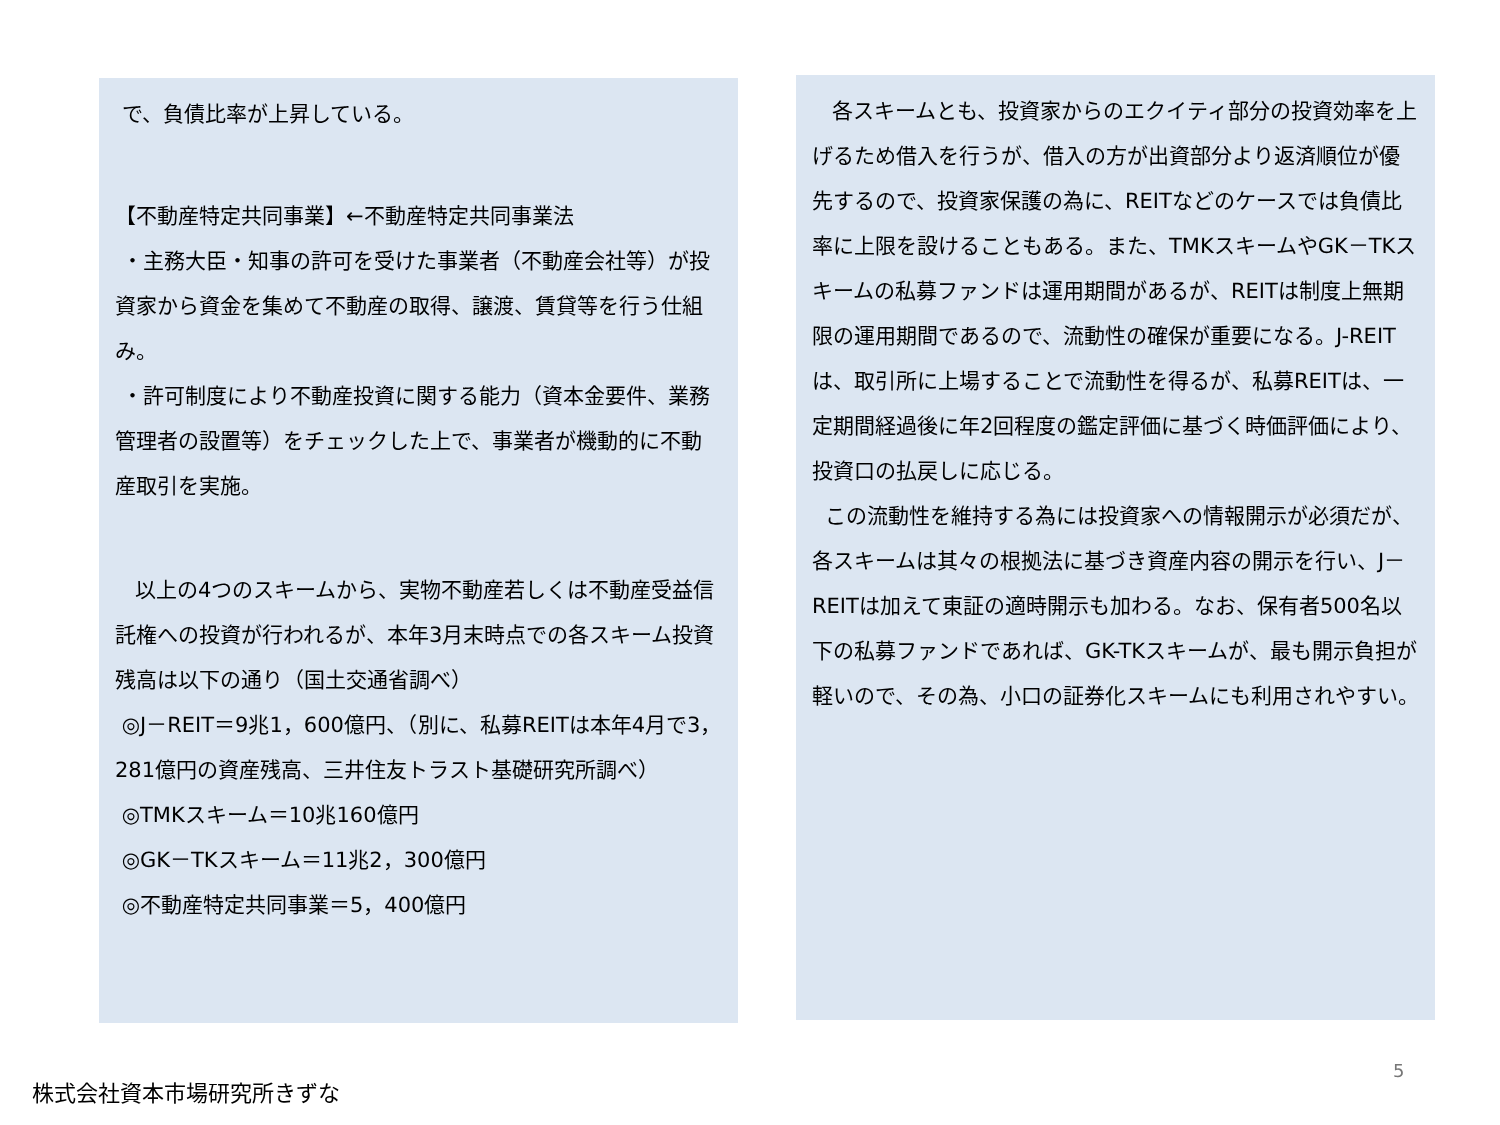で、負債比率が上昇している。
【不動産特定共同事業】←不動産特定共同事業法
・主務大臣・知事の許可を受けた事業者（不動産会社等）が投資家から資金を集めて不動産の取得、譲渡、賃貸等を行う仕組み。
・許可制度により不動産投資に関する能力（資本金要件、業務管理者の設置等）をチェックした上で、事業者が機動的に不動産取引を実施。
以上の4つのスキームから、実物不動産若しくは不動産受益信託権への投資が行われるが、本年3月末時点での各スキーム投資残高は以下の通り（国土交通省調べ）
◎J－REIT＝9兆1，600億円、（別に、私募REITは本年4月で3，281億円の資産残高、三井住友トラスト基礎研究所調べ）
◎TMKスキーム＝10兆160億円
◎GK－TKスキーム＝11兆2，300億円
◎不動産特定共同事業＝5，400億円
各スキームとも、投資家からのエクイティ部分の投資効率を上げるため借入を行うが、借入の方が出資部分より返済順位が優先するので、投資家保護の為に、REITなどのケースでは負債比率に上限を設けることもある。また、TMKスキームやGK－TKスキームの私募ファンドは運用期間があるが、REITは制度上無期限の運用期間であるので、流動性の確保が重要になる。J-REITは、取引所に上場することで流動性を得るが、私募REITは、一定期間経過後に年2回程度の鑑定評価に基づく時価評価により、投資口の払戻しに応じる。
この流動性を維持する為には投資家への情報開示が必須だが、各スキームは其々の根拠法に基づき資産内容の開示を行い、J－REITは加えて東証の適時開示も加わる。なお、保有者500名以下の私募ファンドであれば、GK-TKスキームが、最も開示負担が軽いので、その為、小口の証券化スキームにも利用されやすい。
5
株式会社資本市場研究所きずな